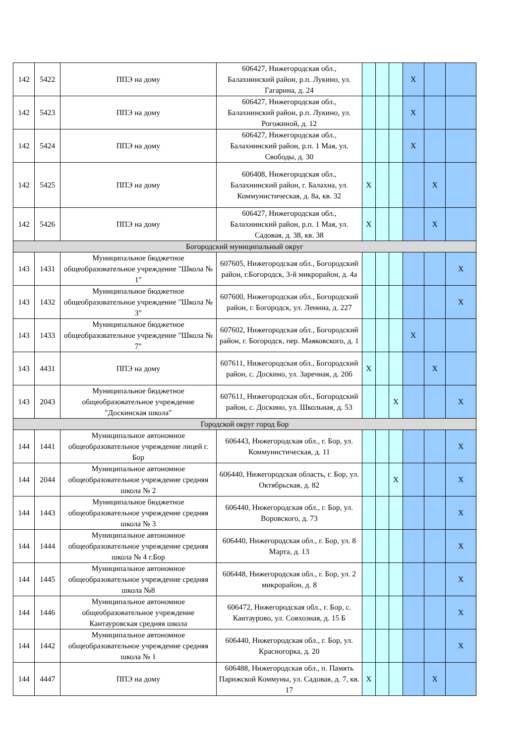| 142 | 5422 | ППЭ на дому | 606427, Нижегородская обл., Балахнинский район, р.п. Лукино, ул. Гагарина, д. 24 | | | | X | | |
| 142 | 5423 | ППЭ на дому | 606427, Нижегородская обл., Балахнинский район, р.п. Лукино, ул. Рогожиной, д. 12 | | | | X | | |
| 142 | 5424 | ППЭ на дому | 606427, Нижегородская обл., Балахнинский район, р.п. 1 Мая, ул. Свободы, д. 30 | | | | X | | |
| 142 | 5425 | ППЭ на дому | 606408, Нижегородская обл., Балахнинский район, г. Балахна, ул. Коммунистическая, д. 8а, кв. 32 | X | | | | X | |
| 142 | 5426 | ППЭ на дому | 606427, Нижегородская обл., Балахнинский район, р.п. 1 Мая, ул. Садовая, д. 38, кв. 38 | X | | | | X | |
| Богородский муниципальный округ | | | | | | | | | |
| 143 | 1431 | Муниципальное бюджетное общеобразовательное учреждение "Школа № 1" | 607605, Нижегородская обл., Богородский район, г.Богородск, 3-й микрорайон, д. 4а | | | | | | X |
| 143 | 1432 | Муниципальное бюджетное общеобразовательное учреждение "Школа № 3" | 607600, Нижегородская обл., Богородский район, г. Богородск, ул. Ленина, д. 227 | | | | | | X |
| 143 | 1433 | Муниципальное бюджетное общеобразовательное учреждение "Школа № 7" | 607602, Нижегородская обл., Богородский район, г. Богородск, пер. Маяковского, д. 1 | | | | X | | |
| 143 | 4431 | ППЭ на дому | 607611, Нижегородская обл., Богородский район, с. Доскино, ул. Заречная, д. 20б | X | | | | X | |
| 143 | 2043 | Муниципальное бюджетное общеобразовательное учреждение "Доскинская школа" | 607611, Нижегородская обл., Богородский район, с. Доскино, ул. Школьная, д. 53 | | | X | | | X |
| Городской округ город Бор | | | | | | | | | |
| 144 | 1441 | Муниципальное автономное общеобразовательное учреждение лицей г. Бор | 606443, Нижегородская обл., г. Бор, ул. Коммунистическая, д. 11 | | | | | | X |
| 144 | 2044 | Муниципальное автономное общеобразовательное учреждение средняя школа № 2 | 606440, Нижегородская область, г. Бор, ул. Октябрьская, д. 82 | | | X | | | X |
| 144 | 1443 | Муниципальное бюджетное общеобразовательное учреждение средняя школа № 3 | 606440, Нижегородская обл., г. Бор, ул. Воровского, д. 73 | | | | | | X |
| 144 | 1444 | Муниципальное автономное общеобразовательное учреждение средняя школа № 4 г.Бор | 606440, Нижегородская обл., г. Бор, ул. 8 Марта, д. 13 | | | | | | X |
| 144 | 1445 | Муниципальное автономное общеобразовательное учреждение средняя школа №8 | 606448, Нижегородская обл., г. Бор, ул. 2 микрорайон, д. 8 | | | | | | X |
| 144 | 1446 | Муниципальное автономное общеобразовательное учреждение Кантауровская средняя школа | 606472, Нижегородская обл., г. Бор, с. Кантаурово, ул. Совхозная, д. 15 Б | | | | | | X |
| 144 | 1442 | Муниципальное автономное общеобразовательное учреждение средняя школа № 1 | 606440, Нижегородская обл., г. Бор, ул. Красногорка, д. 20 | | | | | | X |
| 144 | 4447 | ППЭ на дому | 606488, Нижегородская обл., п. Память Парижской Коммуны, ул. Садовая, д. 7, кв. 17 | X | | | | X | |